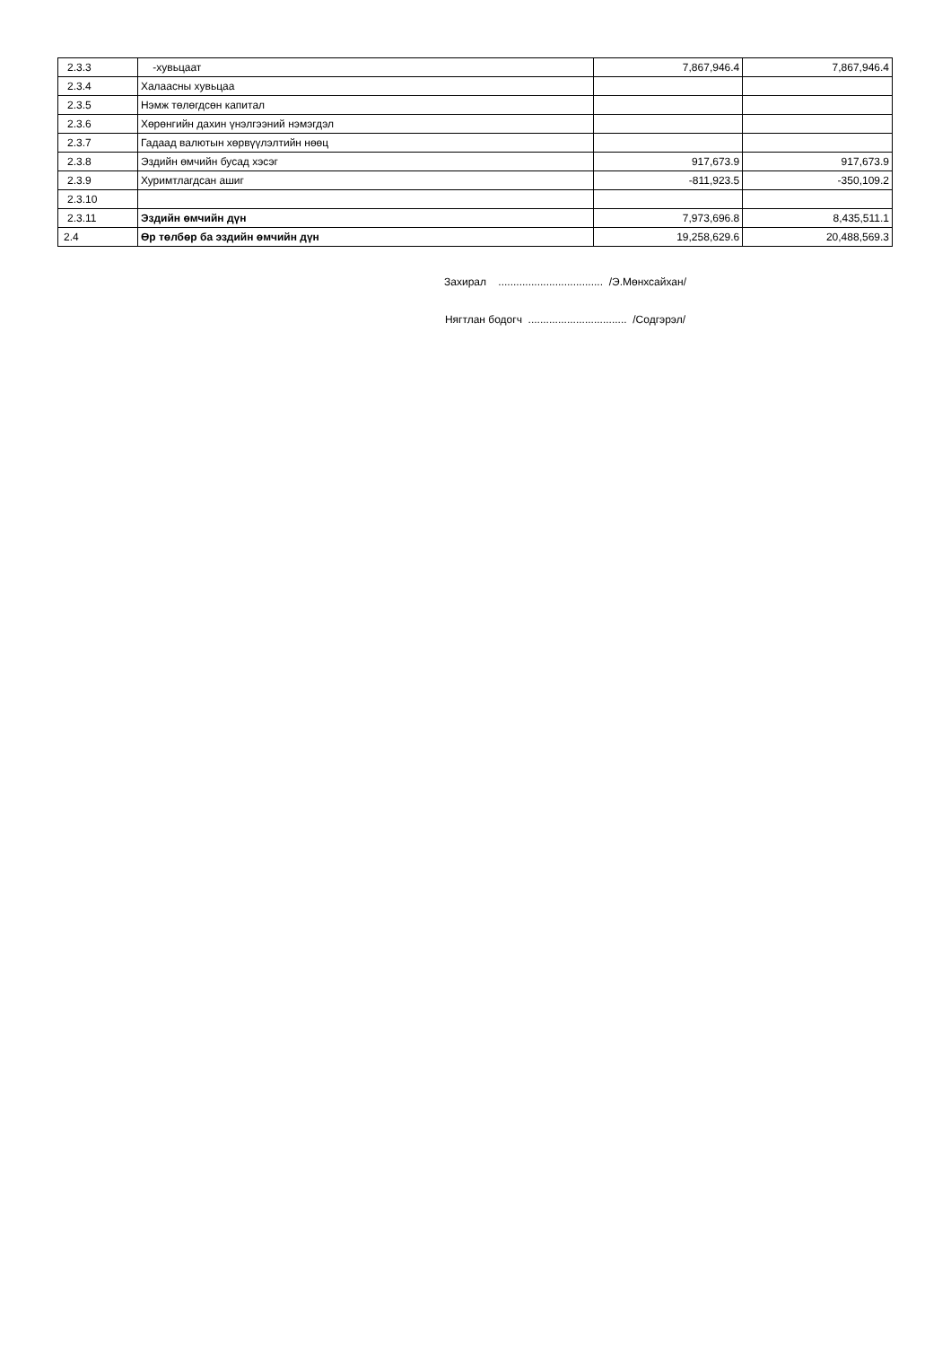| 2.3.3 | -хувьцаат | 7,867,946.4 | 7,867,946.4 |
| 2.3.4 | Халаасны хувьцаа | | |
| 2.3.5 | Нэмж төлөгдсөн капитал | | |
| 2.3.6 | Хөрөнгийн дахин үнэлгээний нэмэгдэл | | |
| 2.3.7 | Гадаад валютын хөрвүүлэлтийн нөөц | | |
| 2.3.8 | Эздийн өмчийн бусад хэсэг | 917,673.9 | 917,673.9 |
| 2.3.9 | Хуримтлагдсан ашиг | -811,923.5 | -350,109.2 |
| 2.3.10 | | | |
| 2.3.11 | Эздийн өмчийн дүн | 7,973,696.8 | 8,435,511.1 |
| 2.4 | Өр төлбөр ба эздийн өмчийн дүн | 19,258,629.6 | 20,488,569.3 |
Захирал ................................... /Э.Мөнхсайхан/
Нягтлан бодогч ................................. /Содгэрэл/